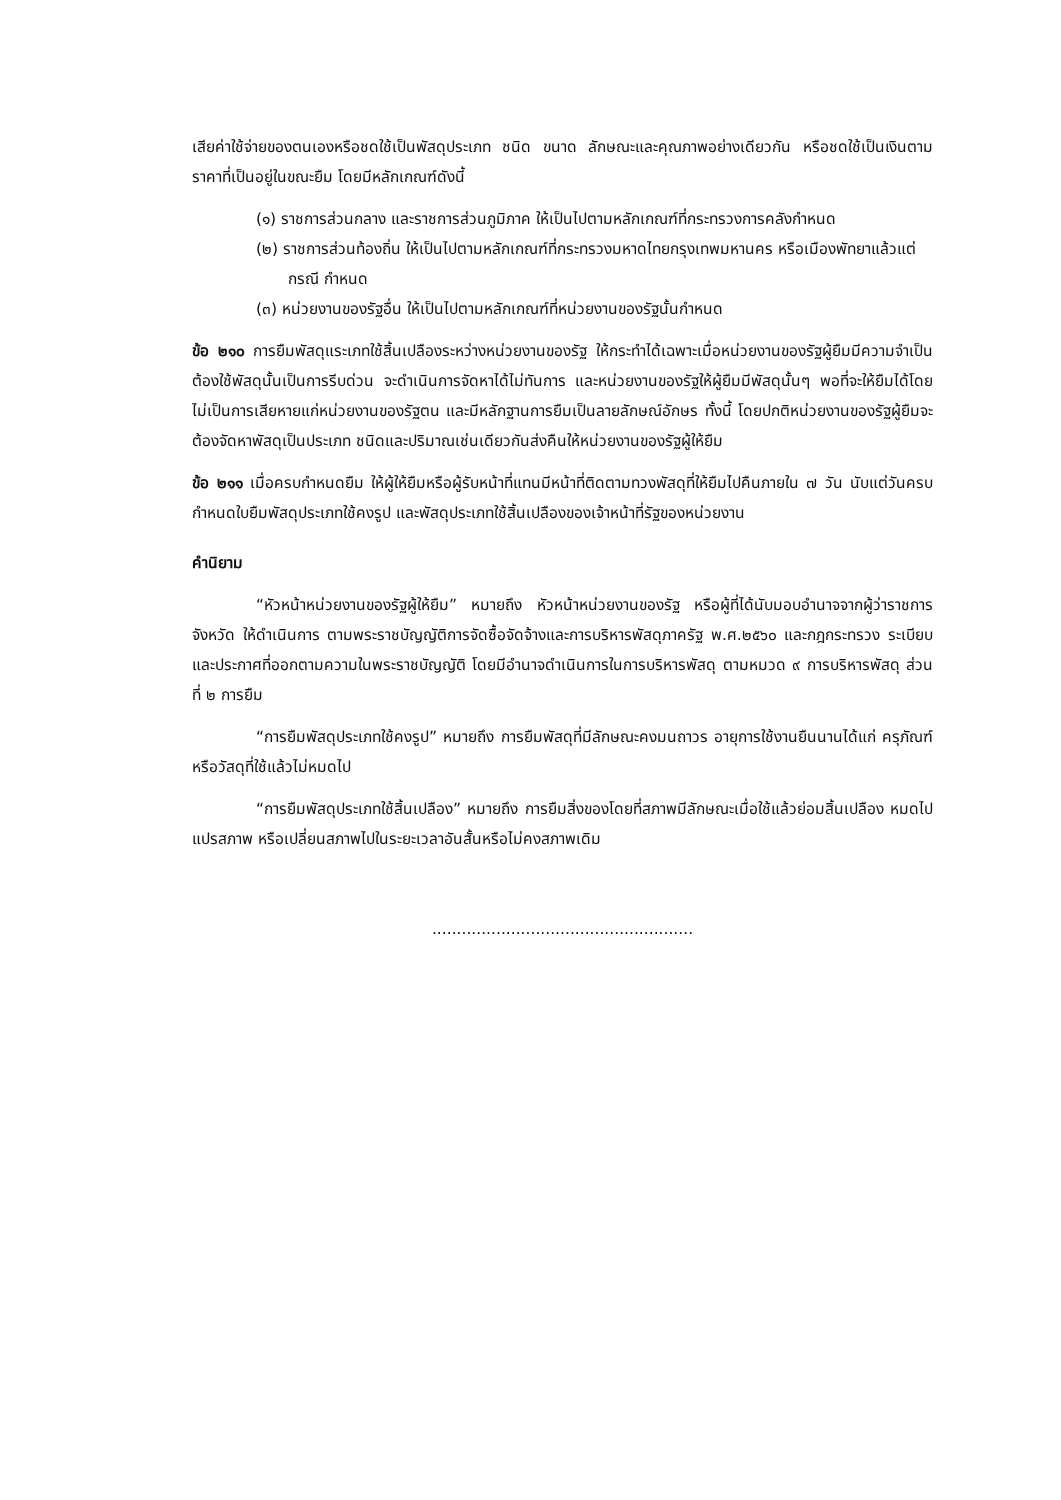เสียค่าใช้จ่ายของตนเองหรือชดใช้เป็นพัสดุประเภท ชนิด ขนาด ลักษณะและคุณภาพอย่างเดียวกัน หรือชดใช้เป็นเงินตามราคาที่เป็นอยู่ในขณะยืม โดยมีหลักเกณฑ์ดังนี้
(๑) ราชการส่วนกลาง และราชการส่วนภูมิภาค ให้เป็นไปตามหลักเกณฑ์ที่กระทรวงการคลังกำหนด
(๒) ราชการส่วนท้องถิ่น ให้เป็นไปตามหลักเกณฑ์ที่กระทรวงมหาดไทยกรุงเทพมหานคร หรือเมืองพัทยาแล้วแต่กรณี กำหนด
(๓) หน่วยงานของรัฐอื่น ให้เป็นไปตามหลักเกณฑ์ที่หน่วยงานของรัฐนั้นกำหนด
ข้อ ๒๑๐ การยืมพัสดุแระเภทใช้สิ้นเปลืองระหว่างหน่วยงานของรัฐ ให้กระทำได้เฉพาะเมื่อหน่วยงานของรัฐผู้ยืมมีความจำเป็นต้องใช้พัสดุนั้นเป็นการรีบด่วน จะดำเนินการจัดหาได้ไม่ทันการ และหน่วยงานของรัฐให้ผู้ยืมมีพัสดุนั้นๆ พอที่จะให้ยืมได้โดยไม่เป็นการเสียหายแก่หน่วยงานของรัฐตน และมีหลักฐานการยืมเป็นลายลักษณ์อักษร ทั้งนี้ โดยปกติหน่วยงานของรัฐผู้ยืมจะต้องจัดหาพัสดุเป็นประเภท ชนิดและปริมาณเช่นเดียวกันส่งคืนให้หน่วยงานของรัฐผู้ให้ยืม
ข้อ ๒๑๑ เมื่อครบกำหนดยืม ให้ผู้ให้ยืมหรือผู้รับหน้าที่แทนมีหน้าที่ติดตามทวงพัสดุที่ให้ยืมไปคืนภายใน ๗ วัน นับแต่วันครบกำหนดใบยืมพัสดุประเภทใช้คงรูป และพัสดุประเภทใช้สิ้นเปลืองของเจ้าหน้าที่รัฐของหน่วยงาน
คำนิยาม
“หัวหน้าหน่วยงานของรัฐผู้ให้ยืม” หมายถึง หัวหน้าหน่วยงานของรัฐ หรือผู้ที่ได้นับมอบอำนาจจากผู้ว่าราชการจังหวัด ให้ดำเนินการ ตามพระราชบัญญัติการจัดซื้อจัดจ้างและการบริหารพัสดุภาครัฐ พ.ศ.๒๕๖๐ และกฎกระทรวง ระเบียบ และประกาศที่ออกตามความในพระราชบัญญัติ โดยมีอำนาจดำเนินการในการบริหารพัสดุ ตามหมวด ๙ การบริหารพัสดุ ส่วนที่ ๒ การยืม
“การยืมพัสดุประเภทใช้คงรูป” หมายถึง การยืมพัสดุที่มีลักษณะคงมนถาวร อายุการใช้งานยืนนานได้แก่ ครุภัณฑ์หรือวัสดุที่ใช้แล้วไม่หมดไป
“การยืมพัสดุประเภทใช้สิ้นเปลือง” หมายถึง การยืมสิ่งของโดยที่สภาพมีลักษณะเมื่อใช้แล้วย่อมสิ้นเปลือง หมดไป แปรสภาพ หรือเปลี่ยนสภาพไปในระยะเวลาอันสั้นหรือไม่คงสภาพเดิม
.....................................................